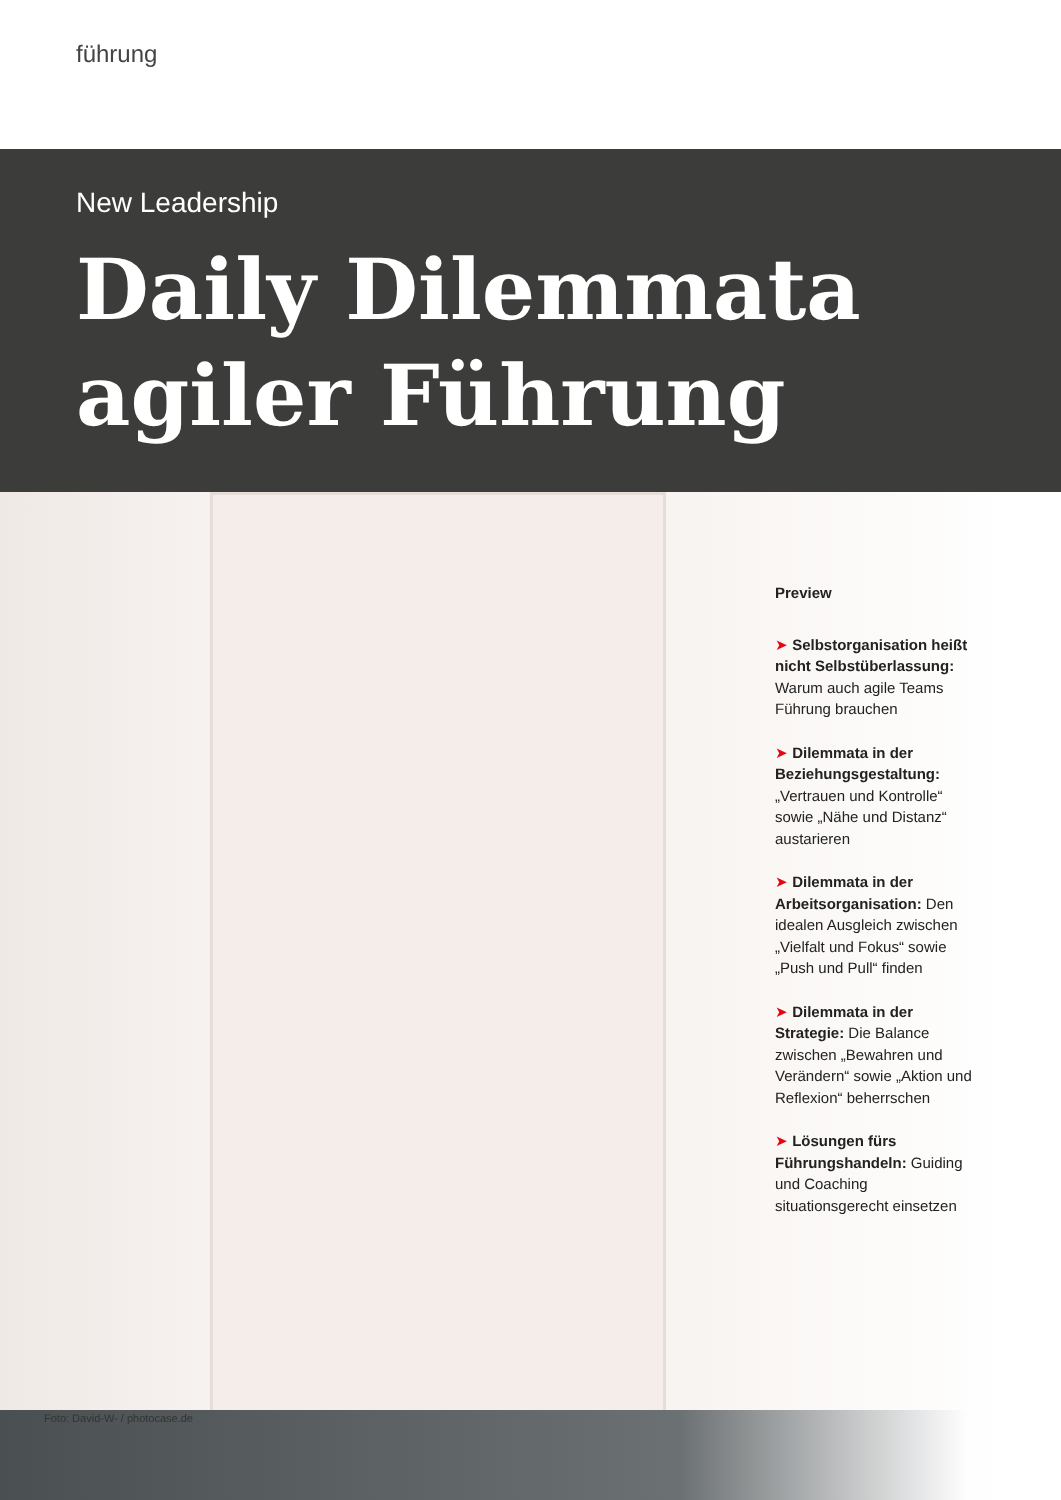führung
New Leadership
Daily Dilemmata
agiler Führung
Foto: David-W- / photocase.de
Preview
➤ Selbstorganisation heißt nicht Selbstüberlassung: Warum auch agile Teams Führung brauchen
➤ Dilemmata in der Beziehungsgestaltung: „Vertrauen und Kontrolle“ sowie „Nähe und Distanz“ austarieren
➤ Dilemmata in der Arbeitsorganisation: Den idealen Ausgleich zwischen „Vielfalt und Fokus“ sowie „Push und Pull“ finden
➤ Dilemmata in der Strategie: Die Balance zwischen „Bewahren und Verändern“ sowie „Aktion und Reflexion“ beherrschen
➤ Lösungen fürs Führungshandeln: Guiding und Coaching situationsgerecht einsetzen